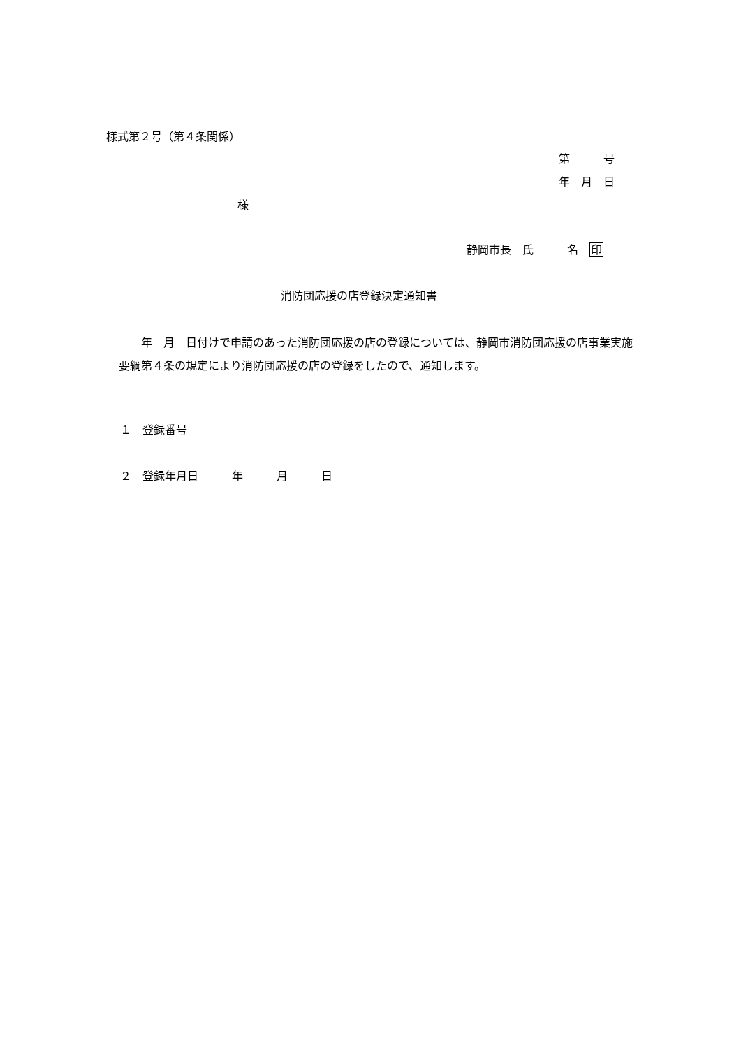様式第２号（第４条関係）
第　　　号
年　月　日
様
静岡市長　氏　　　名　印
消防団応援の店登録決定通知書
　　年　月　日付けで申請のあった消防団応援の店の登録については、静岡市消防団応援の店事業実施要綱第４条の規定により消防団応援の店の登録をしたので、通知します。
１　登録番号
２　登録年月日　　　年　　　月　　　日